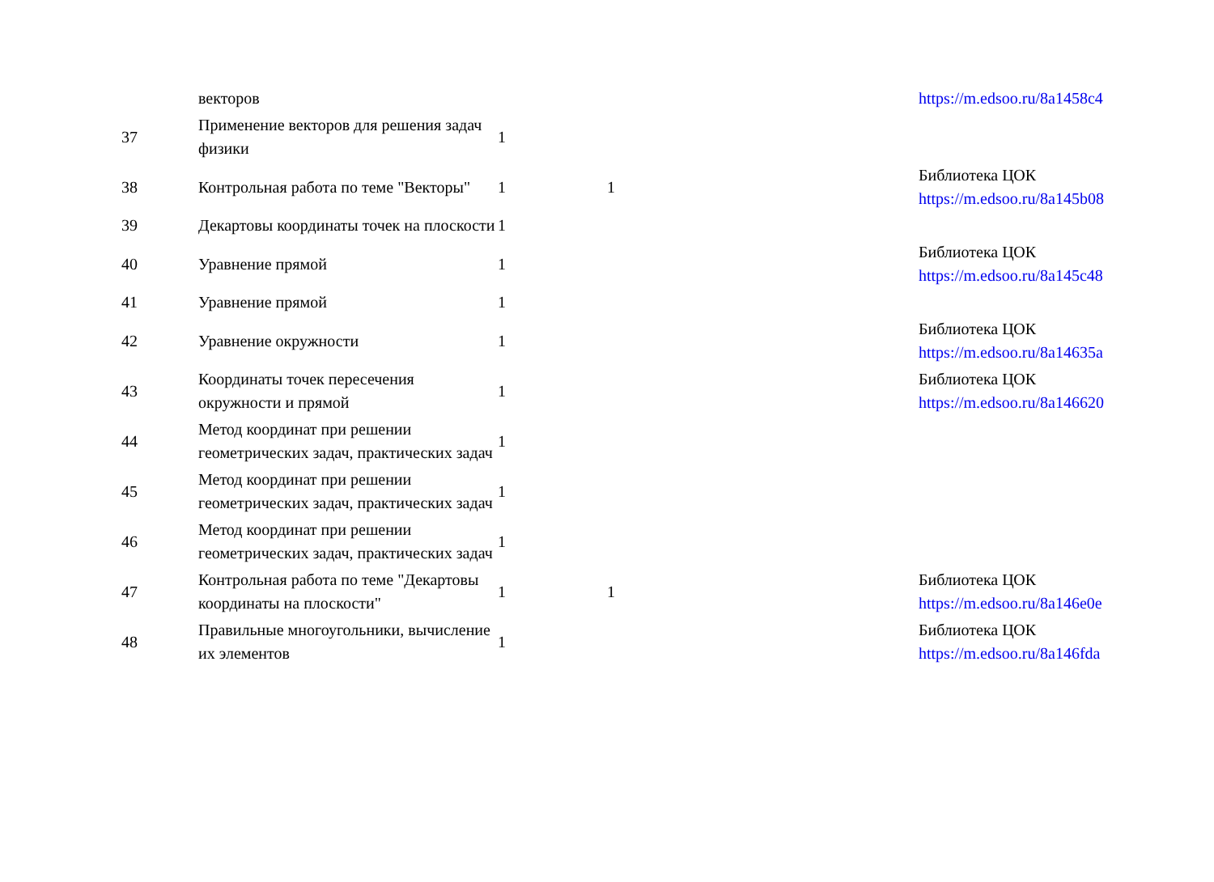| | векторов | | | https://m.edsoo.ru/8a1458c4 |
| 37 | Применение векторов для решения задач физики | 1 | | |
| 38 | Контрольная работа по теме "Векторы" | 1 | 1 | Библиотека ЦОК https://m.edsoo.ru/8a145b08 |
| 39 | Декартовы координаты точек на плоскости | 1 | | |
| 40 | Уравнение прямой | 1 | | Библиотека ЦОК https://m.edsoo.ru/8a145c48 |
| 41 | Уравнение прямой | 1 | | |
| 42 | Уравнение окружности | 1 | | Библиотека ЦОК https://m.edsoo.ru/8a14635a |
| 43 | Координаты точек пересечения окружности и прямой | 1 | | Библиотека ЦОК https://m.edsoo.ru/8a146620 |
| 44 | Метод координат при решении геометрических задач, практических задач | 1 | | |
| 45 | Метод координат при решении геометрических задач, практических задач | 1 | | |
| 46 | Метод координат при решении геометрических задач, практических задач | 1 | | |
| 47 | Контрольная работа по теме "Декартовы координаты на плоскости" | 1 | 1 | Библиотека ЦОК https://m.edsoo.ru/8a146e0e |
| 48 | Правильные многоугольники, вычисление их элементов | 1 | | Библиотека ЦОК https://m.edsoo.ru/8a146fda |